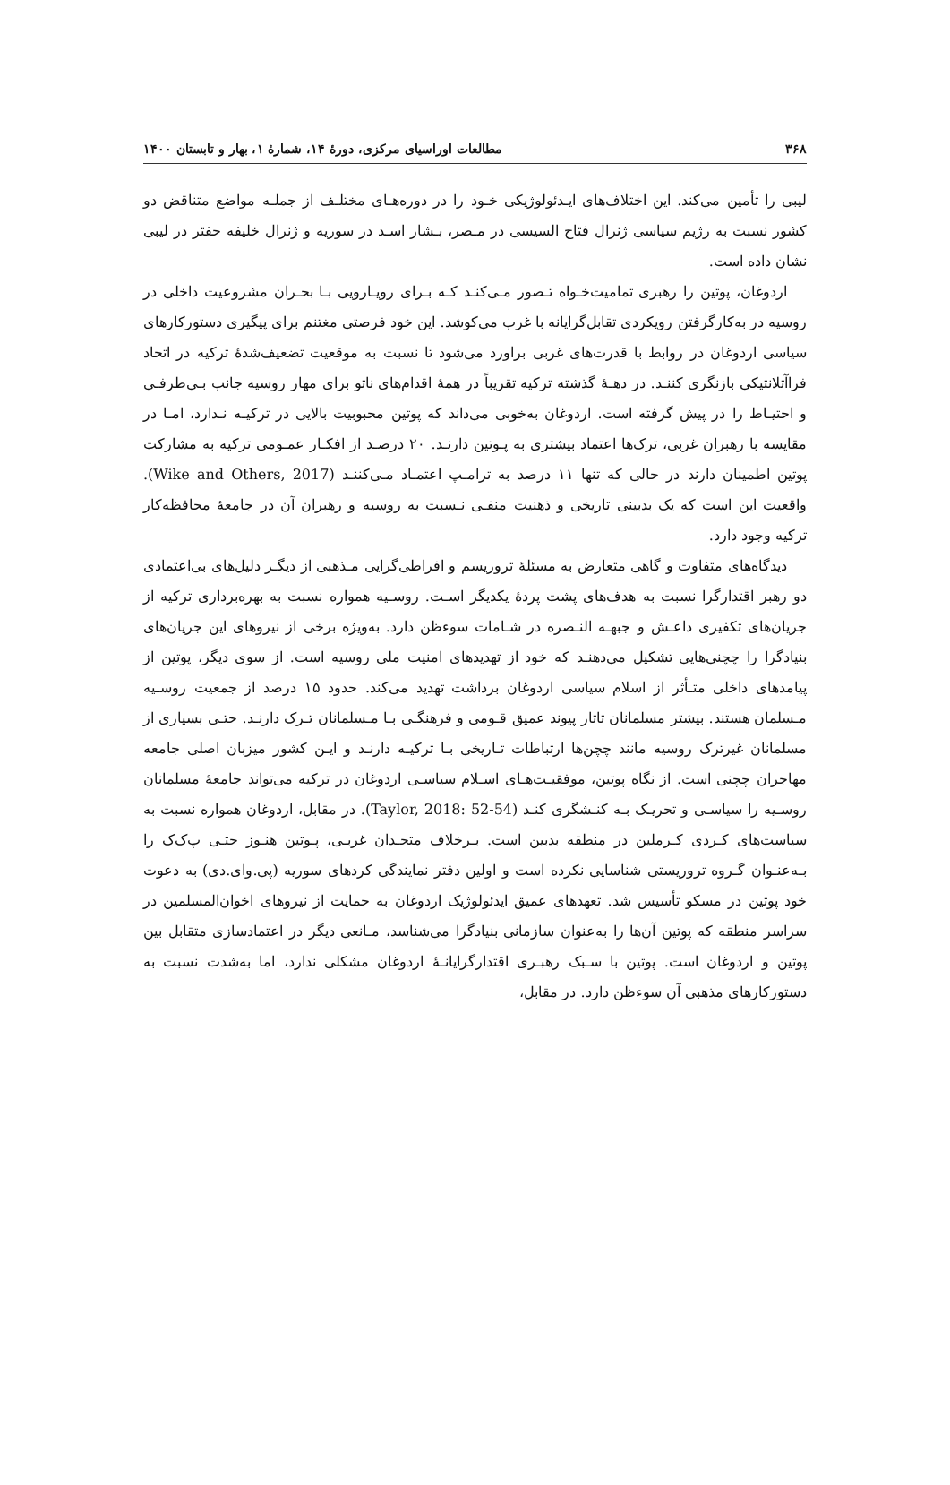۳۶۸ مطالعات اوراسیای مرکزی، دورهٔ ۱۴، شمارهٔ ۱، بهار و تابستان ۱۴۰۰
لیبی را تأمین می‌کند. این اختلاف‌های ایـدئولوژیکی خـود را در دوره‌هـای مختلـف از جملـه مواضع متناقض دو کشور نسبت به رژیم سیاسی ژنرال فتاح السیسی در مـصر، بـشار اسـد در سوریه و ژنرال خلیفه حفتر در لیبی نشان داده است.
اردوغان، پوتین را رهبری تمامیت‌خـواه تـصور مـی‌کنـد کـه بـرای رویـارویی بـا بحـران مشروعیت داخلی در روسیه در به‌کارگرفتن رویکردی تقابل‌گرایانه با غرب می‌کوشد. این خود فرصتی مغتنم برای پیگیری دستورکارهای سیاسی اردوغان در روابط با قدرت‌های غربی براورد می‌شود تا نسبت به موقعیت تضعیف‌شدهٔ ترکیه در اتحاد فراآتلانتیکی بازنگری کننـد. در دهـهٔ گذشته ترکیه تقریباً در همهٔ اقدام‌های ناتو برای مهار روسیه جانب بـی‌طرفـی و احتیـاط را در پیش گرفته است. اردوغان به‌خوبی می‌داند که پوتین محبوبیت بالایی در ترکیـه نـدارد، امـا در مقایسه با رهبران غربی، ترک‌ها اعتماد بیشتری به پـوتین دارنـد. ۲۰ درصـد از افکـار عمـومی ترکیه به مشارکت پوتین اطمینان دارند در حالی که تنها ۱۱ درصد به ترامـپ اعتمـاد مـی‌کننـد (Wike and Others, 2017). واقعیت این است که یک بدبینی تاریخی و ذهنیت منفـی نـسبت به روسیه و رهبران آن در جامعهٔ محافظه‌کار ترکیه وجود دارد.
دیدگاه‌های متفاوت و گاهی متعارض به مسئلهٔ تروریسم و افراطی‌گرایی مـذهبی از دیگـر دلیل‌های بی‌اعتمادی دو رهبر اقتدارگرا نسبت به هدف‌های پشت پردهٔ یکدیگر اسـت. روسـیه همواره نسبت به بهره‌برداری ترکیه از جریان‌های تکفیری داعـش و جبهـه النـصره در شـامات سوءظن دارد. به‌ویژه برخی از نیروهای این جریان‌های بنیادگرا را چچنی‌هایی تشکیل می‌دهنـد که خود از تهدیدهای امنیت ملی روسیه است. از سوی دیگر، پوتین از پیامدهای داخلی متـأثر از اسلام سیاسی اردوغان برداشت تهدید می‌کند. حدود ۱۵ درصد از جمعیت روسـیه مـسلمان هستند. بیشتر مسلمانان تاتار پیوند عمیق قـومی و فرهنگـی بـا مـسلمانان تـرک دارنـد. حتـی بسیاری از مسلمانان غیرترک روسیه مانند چچن‌ها ارتباطات تـاریخی بـا ترکیـه دارنـد و ایـن کشور میزبان اصلی جامعه مهاجران چچنی است. از نگاه پوتین، موفقیـت‌هـای اسـلام سیاسـی اردوغان در ترکیه می‌تواند جامعهٔ مسلمانان روسـیه را سیاسـی و تحریـک بـه کنـشگری کنـد (Taylor, 2018: 52-54). در مقابل، اردوغان همواره نسبت به سیاست‌های کـردی کـرملین در منطقه بدبین است. بـرخلاف متحـدان غربـی، پـوتین هنـوز حتـی پ‌ک‌ک را بـه‌عنـوان گـروه تروریستی شناسایی نکرده است و اولین دفتر نمایندگی کردهای سوریه (پی.وای.دی) به دعوت خود پوتین در مسکو تأسیس شد. تعهدهای عمیق ایدئولوژیک اردوغان به حمایت از نیروهای اخوان‌المسلمین در سراسر منطقه که پوتین آن‌ها را به‌عنوان سازمانی بنیادگرا می‌شناسد، مـانعی دیگر در اعتمادسازی متقابل بین پوتین و اردوغان است. پوتین با سـبک رهبـری اقتدارگرایانـهٔ اردوغان مشکلی ندارد، اما به‌شدت نسبت به دستورکارهای مذهبی آن سوءظن دارد. در مقابل،